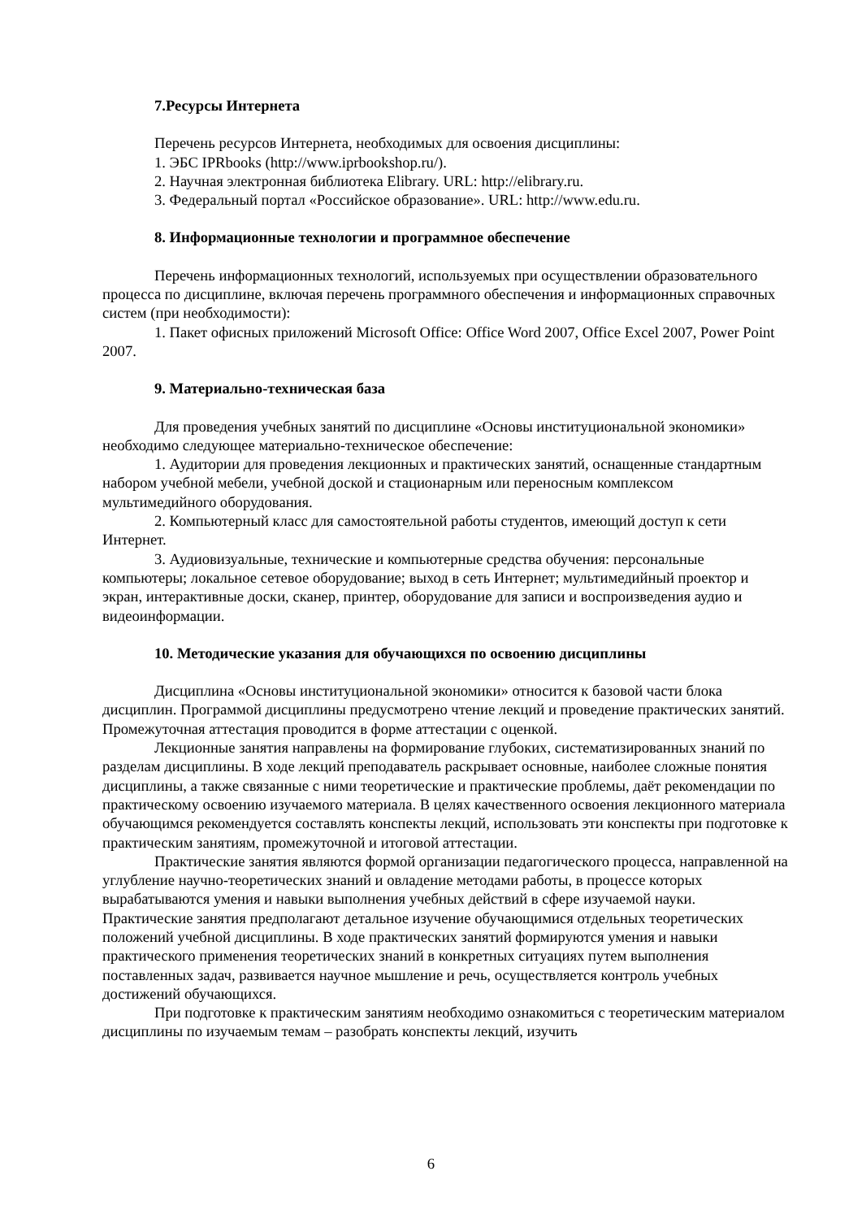7.Ресурсы Интернета
Перечень ресурсов Интернета, необходимых для освоения дисциплины:
1. ЭБС IPRbooks (http://www.iprbookshop.ru/).
2. Научная электронная библиотека Elibrary. URL: http://elibrary.ru.
3. Федеральный портал «Российское образование». URL: http://www.edu.ru.
8. Информационные технологии и программное обеспечение
Перечень информационных технологий, используемых при осуществлении образовательного процесса по дисциплине, включая перечень программного обеспечения и информационных справочных систем (при необходимости):
1. Пакет офисных приложений Microsoft Office: Office Word 2007, Office Excel 2007, Power Point 2007.
9. Материально-техническая база
Для проведения учебных занятий по дисциплине «Основы институциональной экономики» необходимо следующее материально-техническое обеспечение:
1. Аудитории для проведения лекционных и практических занятий, оснащенные стандартным набором учебной мебели, учебной доской и стационарным или переносным комплексом мультимедийного оборудования.
2. Компьютерный класс для самостоятельной работы студентов, имеющий доступ к сети Интернет.
3. Аудиовизуальные, технические и компьютерные средства обучения: персональные компьютеры; локальное сетевое оборудование; выход в сеть Интернет; мультимедийный проектор и экран, интерактивные доски, сканер, принтер, оборудование для записи и воспроизведения аудио и видеоинформации.
10. Методические указания для обучающихся по освоению дисциплины
Дисциплина «Основы институциональной экономики» относится к базовой части блока дисциплин. Программой дисциплины предусмотрено чтение лекций и проведение практических занятий. Промежуточная аттестация проводится в форме аттестации с оценкой.
Лекционные занятия направлены на формирование глубоких, систематизированных знаний по разделам дисциплины. В ходе лекций преподаватель раскрывает основные, наиболее сложные понятия дисциплины, а также связанные с ними теоретические и практические проблемы, даёт рекомендации по практическому освоению изучаемого материала. В целях качественного освоения лекционного материала обучающимся рекомендуется составлять конспекты лекций, использовать эти конспекты при подготовке к практическим занятиям, промежуточной и итоговой аттестации.
Практические занятия являются формой организации педагогического процесса, направленной на углубление научно-теоретических знаний и овладение методами работы, в процессе которых вырабатываются умения и навыки выполнения учебных действий в сфере изучаемой науки. Практические занятия предполагают детальное изучение обучающимися отдельных теоретических положений учебной дисциплины. В ходе практических занятий формируются умения и навыки практического применения теоретических знаний в конкретных ситуациях путем выполнения поставленных задач, развивается научное мышление и речь, осуществляется контроль учебных достижений обучающихся.
При подготовке к практическим занятиям необходимо ознакомиться с теоретическим материалом дисциплины по изучаемым темам – разобрать конспекты лекций, изучить
6